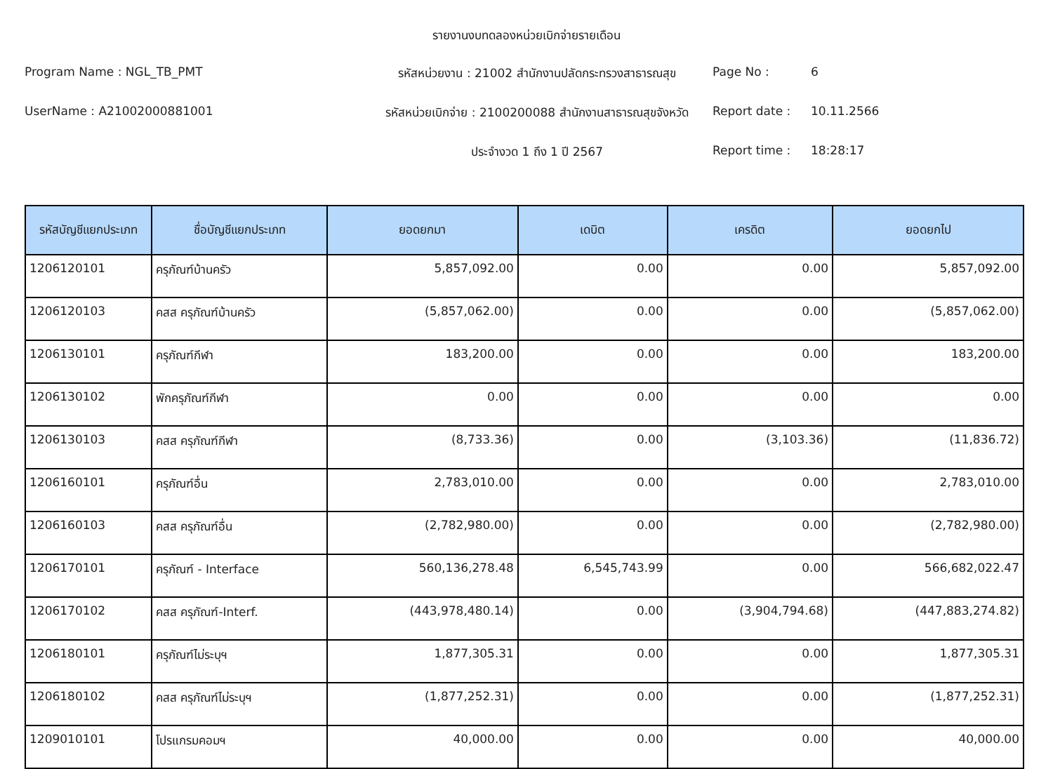รายงานงบทดลองหน่วยเบิกจ่ายรายเดือน
Program Name : NGL_TB_PMT
รหัสหน่วยงาน : 21002 สำนักงานปลัดกระทรวงสาธารณสุข
Page No :
6
UserName : A21002000881001
รหัสหน่วยเบิกจ่าย : 2100200088 สำนักงานสาธารณสุขจังหวัด
Report date :
10.11.2566
ประจำงวด 1 ถึง 1 ปี 2567
Report time :
18:28:17
| รหัสบัญชีแยกประเภท | ชื่อบัญชีแยกประเภท | ยอดยกมา | เดบิต | เครดิต | ยอดยกไป |
| --- | --- | --- | --- | --- | --- |
| 1206120101 | ครุภัณฑ์บ้านครัว | 5,857,092.00 | 0.00 | 0.00 | 5,857,092.00 |
| 1206120103 | คสส ครุภัณฑ์บ้านครัว | (5,857,062.00) | 0.00 | 0.00 | (5,857,062.00) |
| 1206130101 | ครุภัณฑ์กีฬา | 183,200.00 | 0.00 | 0.00 | 183,200.00 |
| 1206130102 | พักครุภัณฑ์กีฬา | 0.00 | 0.00 | 0.00 | 0.00 |
| 1206130103 | คสส ครุภัณฑ์กีฬา | (8,733.36) | 0.00 | (3,103.36) | (11,836.72) |
| 1206160101 | ครุภัณฑ์อื่น | 2,783,010.00 | 0.00 | 0.00 | 2,783,010.00 |
| 1206160103 | คสส ครุภัณฑ์อื่น | (2,782,980.00) | 0.00 | 0.00 | (2,782,980.00) |
| 1206170101 | ครุภัณฑ์ - Interface | 560,136,278.48 | 6,545,743.99 | 0.00 | 566,682,022.47 |
| 1206170102 | คสส ครุภัณฑ์-Interf. | (443,978,480.14) | 0.00 | (3,904,794.68) | (447,883,274.82) |
| 1206180101 | ครุภัณฑ์ไม่ระบุฯ | 1,877,305.31 | 0.00 | 0.00 | 1,877,305.31 |
| 1206180102 | คสส ครุภัณฑ์ไม่ระบุฯ | (1,877,252.31) | 0.00 | 0.00 | (1,877,252.31) |
| 1209010101 | โปรแกรมคอมฯ | 40,000.00 | 0.00 | 0.00 | 40,000.00 |